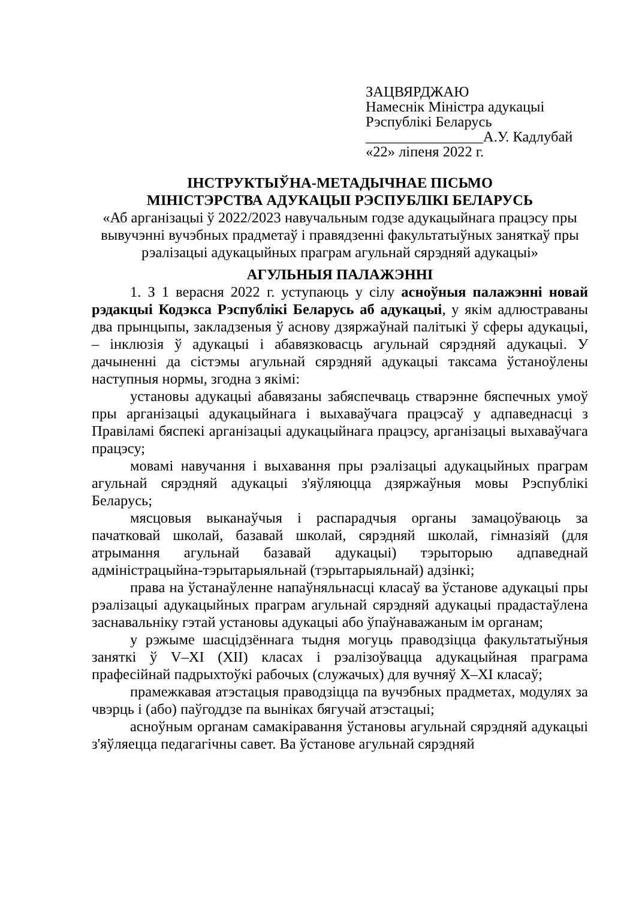ЗАЦВЯРДЖАЮ
Намеснік Міністра адукацыі
Рэспублікі Беларусь
________________А.У. Кадлубай
«22» ліпеня 2022 г.
ІНСТРУКТЫЎНА-МЕТАДЫЧНАЕ ПІСЬМО
МІНІСТЭРСТВА АДУКАЦЫІ РЭСПУБЛІКІ БЕЛАРУСЬ
«Аб арганізацыі ў 2022/2023 навучальным годзе адукацыйнага працэсу пры вывучэнні вучэбных прадметаў і правядзенні факультатыўных заняткаў пры рэалізацыі адукацыйных праграм агульнай сярэдняй адукацыі»
АГУЛЬНЫЯ ПАЛАЖЭННІ
1. З 1 верасня 2022 г. уступаюць у сілу асноўныя палажэнні новай рэдакцыі Кодэкса Рэспублікі Беларусь аб адукацыі, у якім адлюстраваны два прынцыпы, закладзеныя ў аснову дзяржаўнай палітыкі ў сферы адукацыі, – інклюзія ў адукацыі і абавязковасць агульнай сярэдняй адукацыі. У дачыненні да сістэмы агульнай сярэдняй адукацыі таксама ўстаноўлены наступныя нормы, згодна з якімі:
установы адукацыі абавязаны забяспечваць стварэнне бяспечных умоў пры арганізацыі адукацыйнага і выхаваўчага працэсаў у адпаведнасці з Правіламі бяспекі арганізацыі адукацыйнага працэсу, арганізацыі выхаваўчага працэсу;
мовамі навучання і выхавання пры рэалізацыі адукацыйных праграм агульнай сярэдняй адукацыі з'яўляюцца дзяржаўныя мовы Рэспублікі Беларусь;
мясцовыя выканаўчыя і распарадчыя органы замацоўваюць за пачатковай школай, базавай школай, сярэдняй школай, гімназіяй (для атрымання агульнай базавай адукацыі) тэрыторыю адпаведнай адміністрацыйна-тэрытарыяльнай (тэрытарыяльнай) адзінкі;
права на ўстанаўленне напаўняльнасці класаў ва ўстанове адукацыі пры рэалізацыі адукацыйных праграм агульнай сярэдняй адукацыі прадастаўлена заснавальніку гэтай установы адукацыі або ўпаўнаважаным ім органам;
у рэжыме шасцідзённага тыдня могуць праводзіцца факультатыўныя заняткі ў V–XI (XII) класах і рэалізоўвацца адукацыйная праграма прафесійнай падрыхтоўкі рабочых (служачых) для вучняў X–XI класаў;
прамежкавая атэстацыя праводзіцца па вучэбных прадметах, модулях за чвэрць і (або) паўгоддзе па выніках бягучай атэстацыі;
асноўным органам самакіравання ўстановы агульнай сярэдняй адукацыі з'яўляецца педагагічны савет. Ва ўстанове агульнай сярэдняй